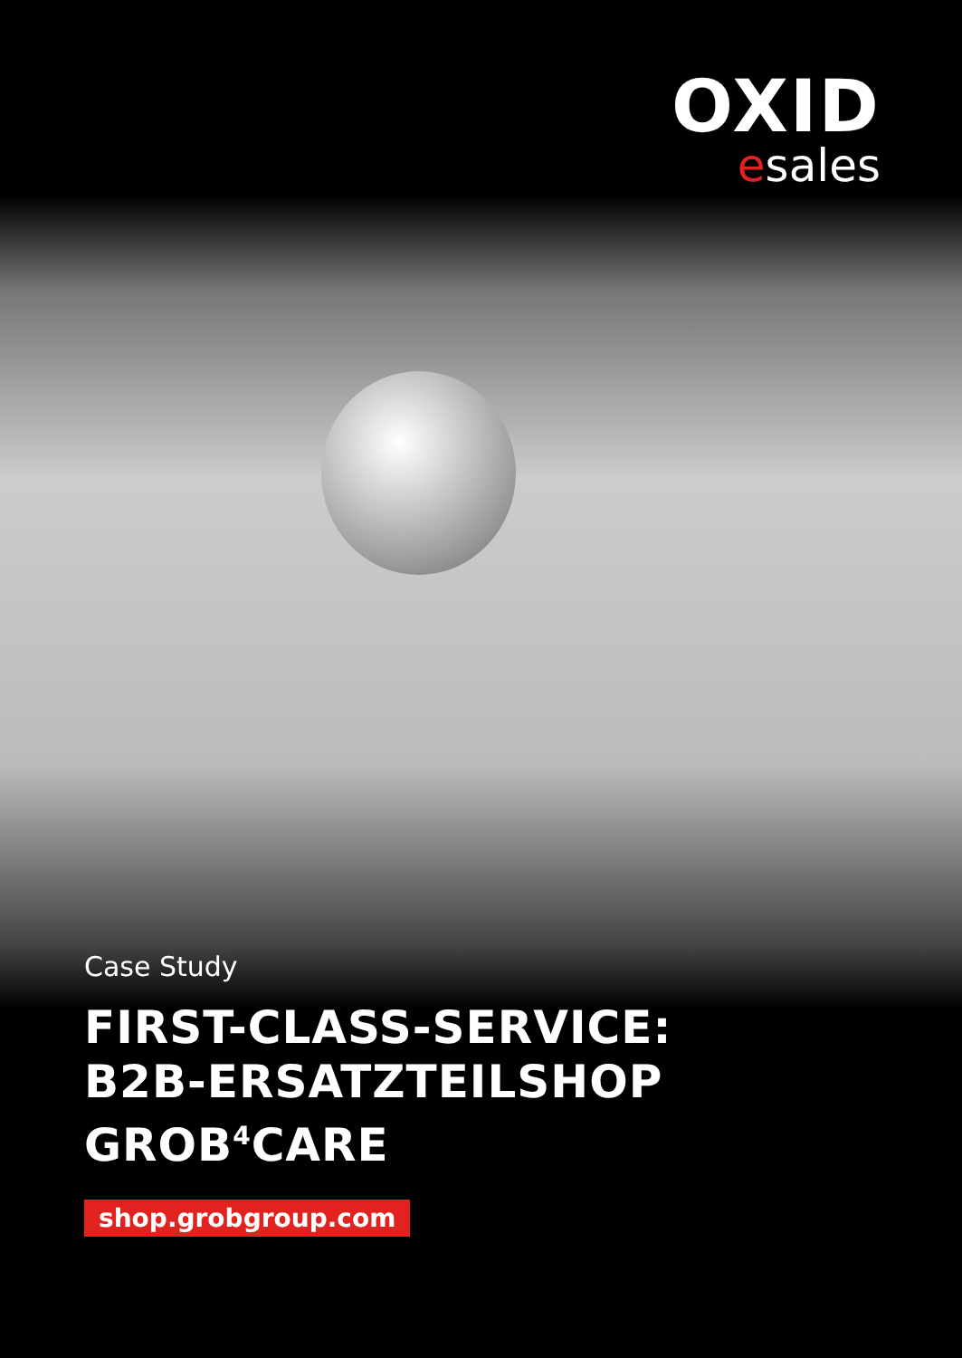OXID
esales
Case Study
FIRST-CLASS-SERVICE:
B2B-ERSATZTEILSHOP
GROB<sup>4</sup>CARE
shop.grobgroup.com